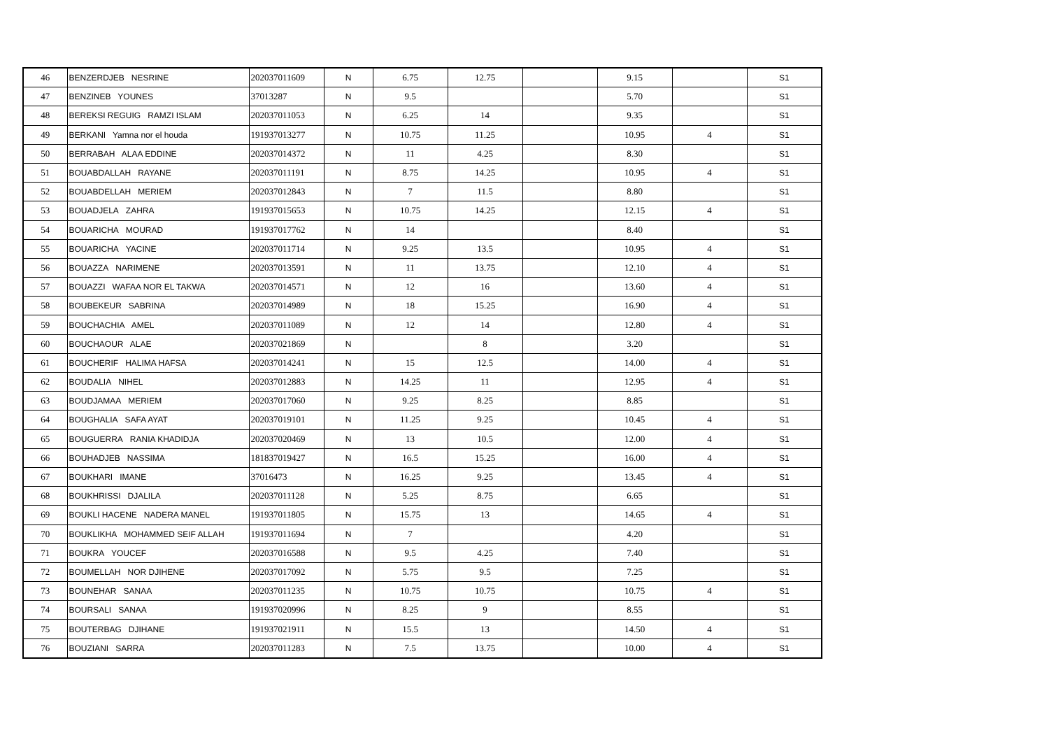| 46 | BENZERDJEB NESRINE | 202037011609 | N | 6.75 | 12.75 | | 9.15 | | S1 |
| 47 | BENZINEB YOUNES | 37013287 | N | 9.5 | | | 5.70 | | S1 |
| 48 | BEREKSI REGUIG RAMZI ISLAM | 202037011053 | N | 6.25 | 14 | | 9.35 | | S1 |
| 49 | BERKANI Yamna nor el houda | 191937013277 | N | 10.75 | 11.25 | | 10.95 | 4 | S1 |
| 50 | BERRABAH ALAA EDDINE | 202037014372 | N | 11 | 4.25 | | 8.30 | | S1 |
| 51 | BOUABDALLAH RAYANE | 202037011191 | N | 8.75 | 14.25 | | 10.95 | 4 | S1 |
| 52 | BOUABDELLAH MERIEM | 202037012843 | N | 7 | 11.5 | | 8.80 | | S1 |
| 53 | BOUADJELA ZAHRA | 191937015653 | N | 10.75 | 14.25 | | 12.15 | 4 | S1 |
| 54 | BOUARICHA MOURAD | 191937017762 | N | 14 | | | 8.40 | | S1 |
| 55 | BOUARICHA YACINE | 202037011714 | N | 9.25 | 13.5 | | 10.95 | 4 | S1 |
| 56 | BOUAZZA NARIMENE | 202037013591 | N | 11 | 13.75 | | 12.10 | 4 | S1 |
| 57 | BOUAZZI WAFAA NOR EL TAKWA | 202037014571 | N | 12 | 16 | | 13.60 | 4 | S1 |
| 58 | BOUBEKEUR SABRINA | 202037014989 | N | 18 | 15.25 | | 16.90 | 4 | S1 |
| 59 | BOUCHACHIA AMEL | 202037011089 | N | 12 | 14 | | 12.80 | 4 | S1 |
| 60 | BOUCHAOUR ALAE | 202037021869 | N | | 8 | | 3.20 | | S1 |
| 61 | BOUCHERIF HALIMA HAFSA | 202037014241 | N | 15 | 12.5 | | 14.00 | 4 | S1 |
| 62 | BOUDALIA NIHEL | 202037012883 | N | 14.25 | 11 | | 12.95 | 4 | S1 |
| 63 | BOUDJAMAA MERIEM | 202037017060 | N | 9.25 | 8.25 | | 8.85 | | S1 |
| 64 | BOUGHALIA SAFA AYAT | 202037019101 | N | 11.25 | 9.25 | | 10.45 | 4 | S1 |
| 65 | BOUGUERRA RANIA KHADIDJA | 202037020469 | N | 13 | 10.5 | | 12.00 | 4 | S1 |
| 66 | BOUHADJEB NASSIMA | 181837019427 | N | 16.5 | 15.25 | | 16.00 | 4 | S1 |
| 67 | BOUKHARI IMANE | 37016473 | N | 16.25 | 9.25 | | 13.45 | 4 | S1 |
| 68 | BOUKHRISSI DJALILA | 202037011128 | N | 5.25 | 8.75 | | 6.65 | | S1 |
| 69 | BOUKLI HACENE NADERA MANEL | 191937011805 | N | 15.75 | 13 | | 14.65 | 4 | S1 |
| 70 | BOUKLIKHA MOHAMMED SEIF ALLAH | 191937011694 | N | 7 | | | 4.20 | | S1 |
| 71 | BOUKRA YOUCEF | 202037016588 | N | 9.5 | 4.25 | | 7.40 | | S1 |
| 72 | BOUMELLAH NOR DJIHENE | 202037017092 | N | 5.75 | 9.5 | | 7.25 | | S1 |
| 73 | BOUNEHAR SANAA | 202037011235 | N | 10.75 | 10.75 | | 10.75 | 4 | S1 |
| 74 | BOURSALI SANAA | 191937020996 | N | 8.25 | 9 | | 8.55 | | S1 |
| 75 | BOUTERBAG DJIHANE | 191937021911 | N | 15.5 | 13 | | 14.50 | 4 | S1 |
| 76 | BOUZIANI SARRA | 202037011283 | N | 7.5 | 13.75 | | 10.00 | 4 | S1 |